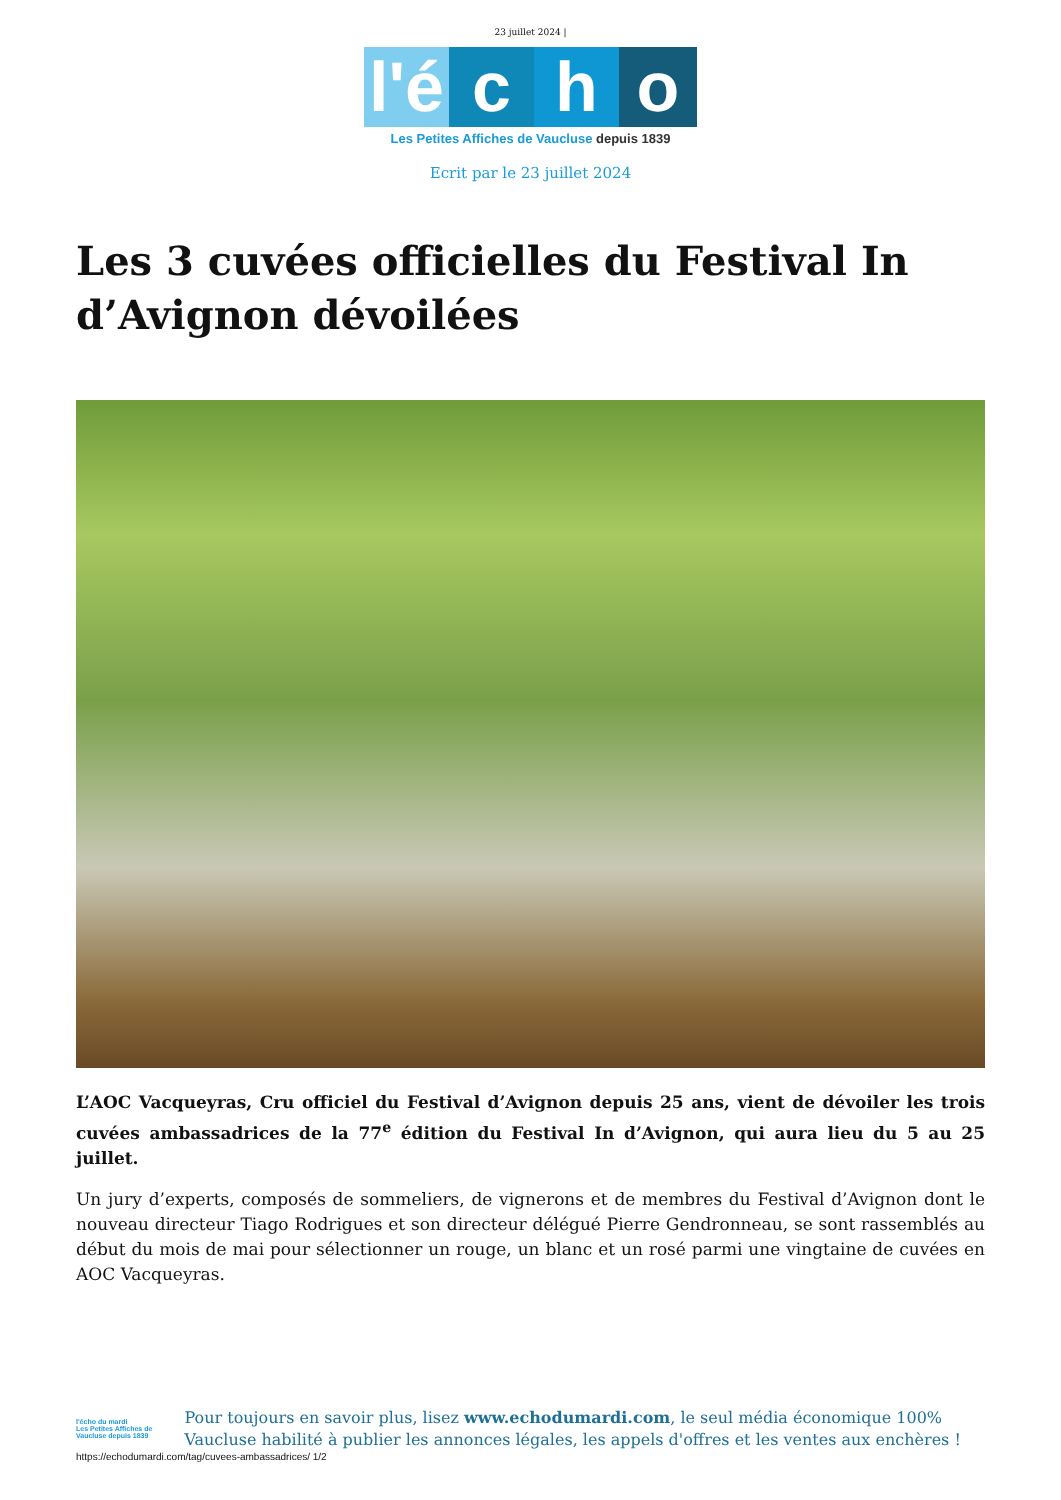23 juillet 2024 |
l'é
c
h
o
Les Petites Affiches de Vaucluse depuis 1839
Ecrit par le 23 juillet 2024
Les 3 cuvées officielles du Festival In d’Avignon dévoilées
L’AOC Vacqueyras, Cru officiel du Festival d’Avignon depuis 25 ans, vient de dévoiler les trois cuvées ambassadrices de la 77<sup>e</sup> édition du Festival In d’Avignon, qui aura lieu du 5 au 25 juillet.
Un jury d’experts, composés de sommeliers, de vignerons et de membres du Festival d’Avignon dont le nouveau directeur Tiago Rodrigues et son directeur délégué Pierre Gendronneau, se sont rassemblés au début du mois de mai pour sélectionner un rouge, un blanc et un rosé parmi une vingtaine de cuvées en AOC Vacqueyras.
l'écho du mardi
Les Petites Affiches de Vaucluse depuis 1839
Pour toujours en savoir plus, lisez www.echodumardi.com, le seul média économique 100% Vaucluse habilité à publier les annonces légales, les appels d'offres et les ventes aux enchères !
https://echodumardi.com/tag/cuvees-ambassadrices/ 1/2